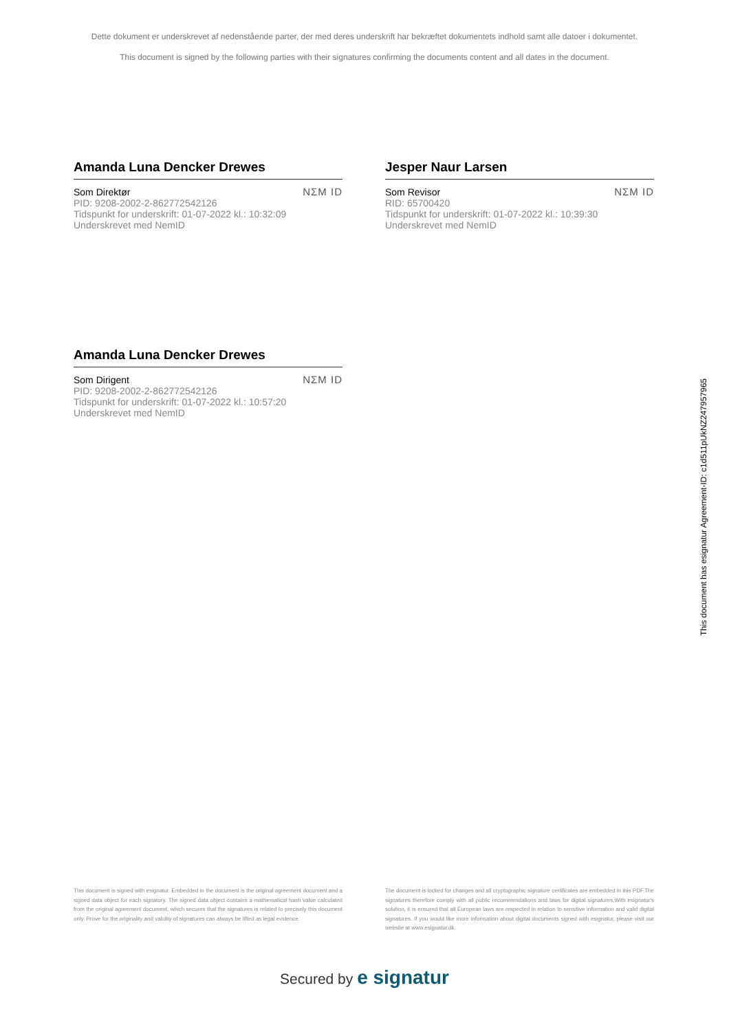Dette dokument er underskrevet af nedenstående parter, der med deres underskrift har bekræftet dokumentets indhold samt alle datoer i dokumentet.
This document is signed by the following parties with their signatures confirming the documents content and all dates in the document.
Amanda Luna Dencker Drewes
Som Direktør
PID: 9208-2002-2-862772542126
Tidspunkt for underskrift: 01-07-2022 kl.: 10:32:09
Underskrevet med NemID
NΣM ID
Jesper Naur Larsen
Som Revisor
RID: 65700420
Tidspunkt for underskrift: 01-07-2022 kl.: 10:39:30
Underskrevet med NemID
NΣM ID
Amanda Luna Dencker Drewes
Som Dirigent
PID: 9208-2002-2-862772542126
Tidspunkt for underskrift: 01-07-2022 kl.: 10:57:20
Underskrevet med NemID
NΣM ID
This document is signed with esignatur. Embedded in the document is the original agreement document and a signed data object for each signatory. The signed data object contains a mathematical hash value calculated from the original agreement document, which secures that the signatures is related to precisely this document only. Prove for the originality and validity of signatures can always be lifted as legal evidence.
The document is locked for changes and all cryptographic signature certificates are embedded in this PDF.The signatures therefore comply with all public recommendations and laws for digital signatures.With esignatur's solution, it is ensured that all European laws are respected in relation to sensitive information and valid digital signatures. If you would like more information about digital documents signed with esignatur, please visit our website at www.esignatur.dk.
Secured by e signatur
This document has esignatur Agreement-ID: c1d511pUkNZ247957965